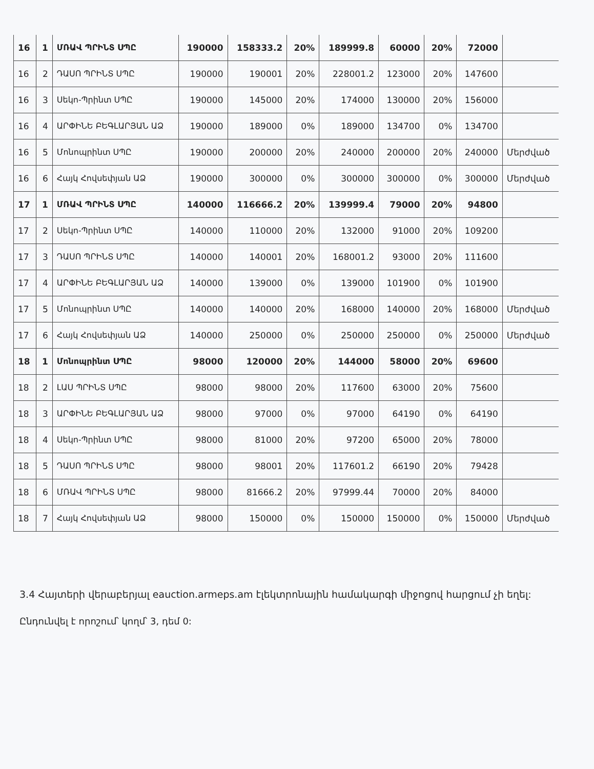| 16 | 1 | ՄՌԱՎ ՊՐԻՆՏ ՍՊԸ | 190000 | 158333.2 | 20% | 189999.8 | 60000 | 20% | 72000 | |
| 16 | 2 | ԴԱՍՈ ՊՐԻՆՏ ՍՊԸ | 190000 | 190001 | 20% | 228001.2 | 123000 | 20% | 147600 | |
| 16 | 3 | Սեկո-Պրինտ ՍՊԸ | 190000 | 145000 | 20% | 174000 | 130000 | 20% | 156000 | |
| 16 | 4 | ԱՐՓԻՆԵ ԲԵԳԼԱՐՅԱՆ ԱՁ | 190000 | 189000 | 0% | 189000 | 134700 | 0% | 134700 | |
| 16 | 5 | Մոնոպրինտ ՍՊԸ | 190000 | 200000 | 20% | 240000 | 200000 | 20% | 240000 | Մերժված |
| 16 | 6 | Հայկ Հովսեփյան ԱՁ | 190000 | 300000 | 0% | 300000 | 300000 | 0% | 300000 | Մերժված |
| 17 | 1 | ՄՌԱՎ ՊՐԻՆՏ ՍՊԸ | 140000 | 116666.2 | 20% | 139999.4 | 79000 | 20% | 94800 | |
| 17 | 2 | Սեկո-Պրինտ ՍՊԸ | 140000 | 110000 | 20% | 132000 | 91000 | 20% | 109200 | |
| 17 | 3 | ԴԱՍՈ ՊՐԻՆՏ ՍՊԸ | 140000 | 140001 | 20% | 168001.2 | 93000 | 20% | 111600 | |
| 17 | 4 | ԱՐՓԻՆԵ ԲԵԳԼԱՐՅԱՆ ԱՁ | 140000 | 139000 | 0% | 139000 | 101900 | 0% | 101900 | |
| 17 | 5 | Մոնոպրինտ ՍՊԸ | 140000 | 140000 | 20% | 168000 | 140000 | 20% | 168000 | Մերժված |
| 17 | 6 | Հայկ Հովսեփյան ԱՁ | 140000 | 250000 | 0% | 250000 | 250000 | 0% | 250000 | Մերժված |
| 18 | 1 | Մոնոպրինտ ՍՊԸ | 98000 | 120000 | 20% | 144000 | 58000 | 20% | 69600 | |
| 18 | 2 | ԼԱՍ ՊՐԻՆՏ ՍՊԸ | 98000 | 98000 | 20% | 117600 | 63000 | 20% | 75600 | |
| 18 | 3 | ԱՐՓԻՆԵ ԲԵԳԼԱՐՅԱՆ ԱՁ | 98000 | 97000 | 0% | 97000 | 64190 | 0% | 64190 | |
| 18 | 4 | Սեկո-Պրինտ ՍՊԸ | 98000 | 81000 | 20% | 97200 | 65000 | 20% | 78000 | |
| 18 | 5 | ԴԱՍՈ ՊՐԻՆՏ ՍՊԸ | 98000 | 98001 | 20% | 117601.2 | 66190 | 20% | 79428 | |
| 18 | 6 | ՄՌԱՎ ՊՐԻՆՏ ՍՊԸ | 98000 | 81666.2 | 20% | 97999.44 | 70000 | 20% | 84000 | |
| 18 | 7 | Հայկ Հովսեփյան ԱՁ | 98000 | 150000 | 0% | 150000 | 150000 | 0% | 150000 | Մերժված |
3.4 Հայտերի վերաբերյալ eauction.armeps.am էլեկտրոնային համակարգի միջոցով հարցում չի եղել:
Ընդունվել է որոշում՝ կողմ՝ 3, դեմ 0: